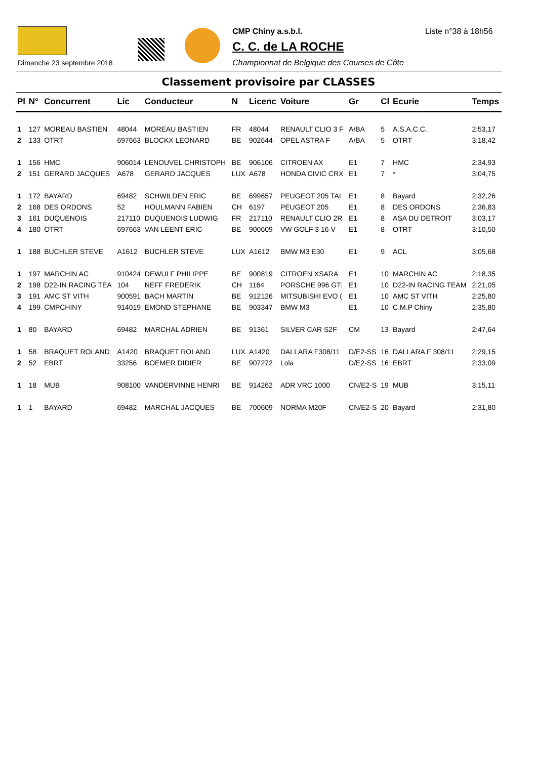Dimanche 23 septembre 2018
CMP Chiny a.s.b.l. Liste n°38 à 18h56
C. C. de LA ROCHE
Championnat de Belgique des Courses de Côte
Classement provisoire par CLASSES
| Pl | N° | Concurrent | Lic | Conducteur | N | Licenc | Voiture | Gr | Cl | Ecurie | Temps |
| --- | --- | --- | --- | --- | --- | --- | --- | --- | --- | --- | --- |
| 1 | 127 | MOREAU BASTIEN | 48044 | MOREAU BASTIEN | FR | 48044 | RENAULT CLIO 3 F | A/BA | 5 | A.S.A.C.C. | 2:53,17 |
| 2 | 133 | OTRT | 697663 | BLOCKX LEONARD | BE | 902644 | OPEL ASTRA F | A/BA | 5 | OTRT | 3:18,42 |
| 1 | 156 | HMC | 906014 | LENOUVEL CHRISTOPH | BE | 906106 | CITROEN AX | E1 | 7 | HMC | 2:34,93 |
| 2 | 151 | GERARD JACQUES | A678 | GERARD JACQUES | LUX | A678 | HONDA CIVIC CRX | E1 | 7 | * | 3:04,75 |
| 1 | 172 | BAYARD | 69482 | SCHWILDEN ERIC | BE | 699657 | PEUGEOT 205 TAI | E1 | 8 | Bayard | 2:32,26 |
| 2 | 168 | DES ORDONS | 52 | HOULMANN FABIEN | CH | 6197 | PEUGEOT 205 | E1 | 8 | DES ORDONS | 2:36,83 |
| 3 | 161 | DUQUENOIS | 217110 | DUQUENOIS LUDWIG | FR | 217110 | RENAULT CLIO 2R | E1 | 8 | ASA DU DETROIT | 3:03,17 |
| 4 | 180 | OTRT | 697663 | VAN LEENT ERIC | BE | 900609 | VW GOLF 3 16 V | E1 | 8 | OTRT | 3:10,50 |
| 1 | 188 | BUCHLER STEVE | A1612 | BUCHLER STEVE | LUX | A1612 | BMW M3 E30 | E1 | 9 | ACL | 3:05,68 |
| 1 | 197 | MARCHIN AC | 910424 | DEWULF PHILIPPE | BE | 900819 | CITROEN XSARA | E1 | 10 | MARCHIN AC | 2:18,35 |
| 2 | 198 | D22-IN RACING TEA | 104 | NEFF FREDERIK | CH | 1164 | PORSCHE 996 GT: | E1 | 10 | D22-IN RACING TEAM | 2:21,05 |
| 3 | 191 | AMC ST VITH | 900591 | BACH MARTIN | BE | 912126 | MITSUBISHI EVO ( | E1 | 10 | AMC ST VITH | 2:25,80 |
| 4 | 199 | CMPCHINY | 914019 | EMOND STEPHANE | BE | 903347 | BMW M3 | E1 | 10 | C.M.P Chiny | 2:35,80 |
| 1 | 80 | BAYARD | 69482 | MARCHAL ADRIEN | BE | 91361 | SILVER CAR S2F | CM | 13 | Bayard | 2:47,64 |
| 1 | 58 | BRAQUET ROLAND | A1420 | BRAQUET ROLAND | LUX | A1420 | DALLARA F308/11 | D/E2-SS | 16 | DALLARA F 308/11 | 2:29,15 |
| 2 | 52 | EBRT | 33256 | BOEMER DIDIER | BE | 907272 | Lola | D/E2-SS | 16 | EBRT | 2:33,09 |
| 1 | 18 | MUB | 908100 | VANDERVINNE HENRI | BE | 914262 | ADR VRC 1000 | CN/E2-S | 19 | MUB | 3:15,11 |
| 1 | 1 | BAYARD | 69482 | MARCHAL JACQUES | BE | 700609 | NORMA M20F | CN/E2-S | 20 | Bayard | 2:31,80 |